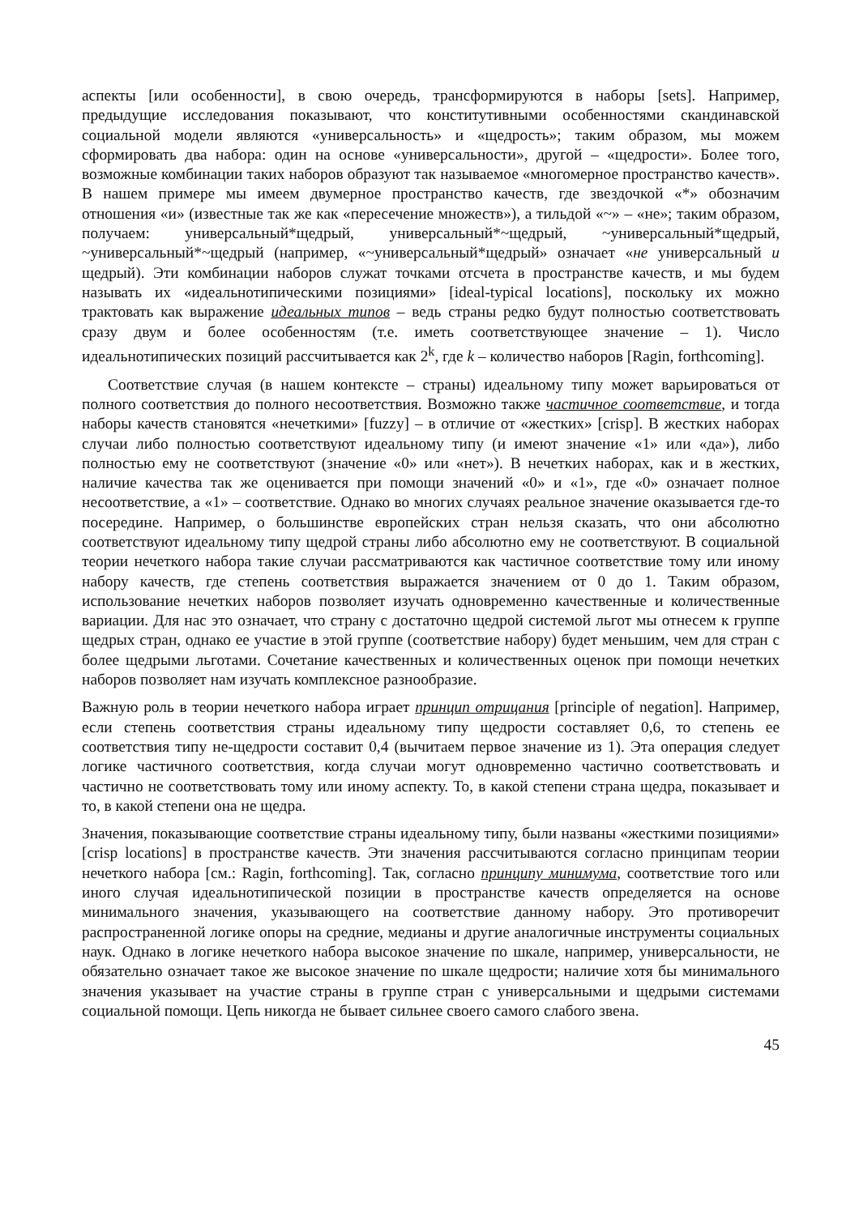аспекты [или особенности], в свою очередь, трансформируются в наборы [sets]. Например, предыдущие исследования показывают, что конститутивными особенностями скандинавской социальной модели являются «универсальность» и «щедрость»; таким образом, мы можем сформировать два набора: один на основе «универсальности», другой – «щедрости». Более того, возможные комбинации таких наборов образуют так называемое «многомерное пространство качеств». В нашем примере мы имеем двумерное пространство качеств, где звездочкой «*» обозначим отношения «и» (известные так же как «пересечение множеств»), а тильдой «~» – «не»; таким образом, получаем: универсальный*щедрый, универсальный*~щедрый, ~универсальный*щедрый, ~универсальный*~щедрый (например, «~универсальный*щедрый» означает «не универсальный и щедрый). Эти комбинации наборов служат точками отсчета в пространстве качеств, и мы будем называть их «идеальнотипическими позициями» [ideal-typical locations], поскольку их можно трактовать как выражение идеальных типов – ведь страны редко будут полностью соответствовать сразу двум и более особенностям (т.е. иметь соответствующее значение – 1). Число идеальнотипических позиций рассчитывается как 2<sup>k</sup>, где k – количество наборов [Ragin, forthcoming].
Соответствие случая (в нашем контексте – страны) идеальному типу может варьироваться от полного соответствия до полного несоответствия. Возможно также частичное соответствие, и тогда наборы качеств становятся «нечеткими» [fuzzy] – в отличие от «жестких» [crisp]. В жестких наборах случаи либо полностью соответствуют идеальному типу (и имеют значение «1» или «да»), либо полностью ему не соответствуют (значение «0» или «нет»). В нечетких наборах, как и в жестких, наличие качества так же оценивается при помощи значений «0» и «1», где «0» означает полное несоответствие, а «1» – соответствие. Однако во многих случаях реальное значение оказывается где-то посередине. Например, о большинстве европейских стран нельзя сказать, что они абсолютно соответствуют идеальному типу щедрой страны либо абсолютно ему не соответствуют. В социальной теории нечеткого набора такие случаи рассматриваются как частичное соответствие тому или иному набору качеств, где степень соответствия выражается значением от 0 до 1. Таким образом, использование нечетких наборов позволяет изучать одновременно качественные и количественные вариации. Для нас это означает, что страну с достаточно щедрой системой льгот мы отнесем к группе щедрых стран, однако ее участие в этой группе (соответствие набору) будет меньшим, чем для стран с более щедрыми льготами. Сочетание качественных и количественных оценок при помощи нечетких наборов позволяет нам изучать комплексное разнообразие.
Важную роль в теории нечеткого набора играет принцип отрицания [principle of negation]. Например, если степень соответствия страны идеальному типу щедрости составляет 0,6, то степень ее соответствия типу не-щедрости составит 0,4 (вычитаем первое значение из 1). Эта операция следует логике частичного соответствия, когда случаи могут одновременно частично соответствовать и частично не соответствовать тому или иному аспекту. То, в какой степени страна щедра, показывает и то, в какой степени она не щедра.
Значения, показывающие соответствие страны идеальному типу, были названы «жесткими позициями» [crisp locations] в пространстве качеств. Эти значения рассчитываются согласно принципам теории нечеткого набора [см.: Ragin, forthcoming]. Так, согласно принципу минимума, соответствие того или иного случая идеальнотипической позиции в пространстве качеств определяется на основе минимального значения, указывающего на соответствие данному набору. Это противоречит распространенной логике опоры на средние, медианы и другие аналогичные инструменты социальных наук. Однако в логике нечеткого набора высокое значение по шкале, например, универсальности, не обязательно означает такое же высокое значение по шкале щедрости; наличие хотя бы минимального значения указывает на участие страны в группе стран с универсальными и щедрыми системами социальной помощи. Цепь никогда не бывает сильнее своего самого слабого звена.
45